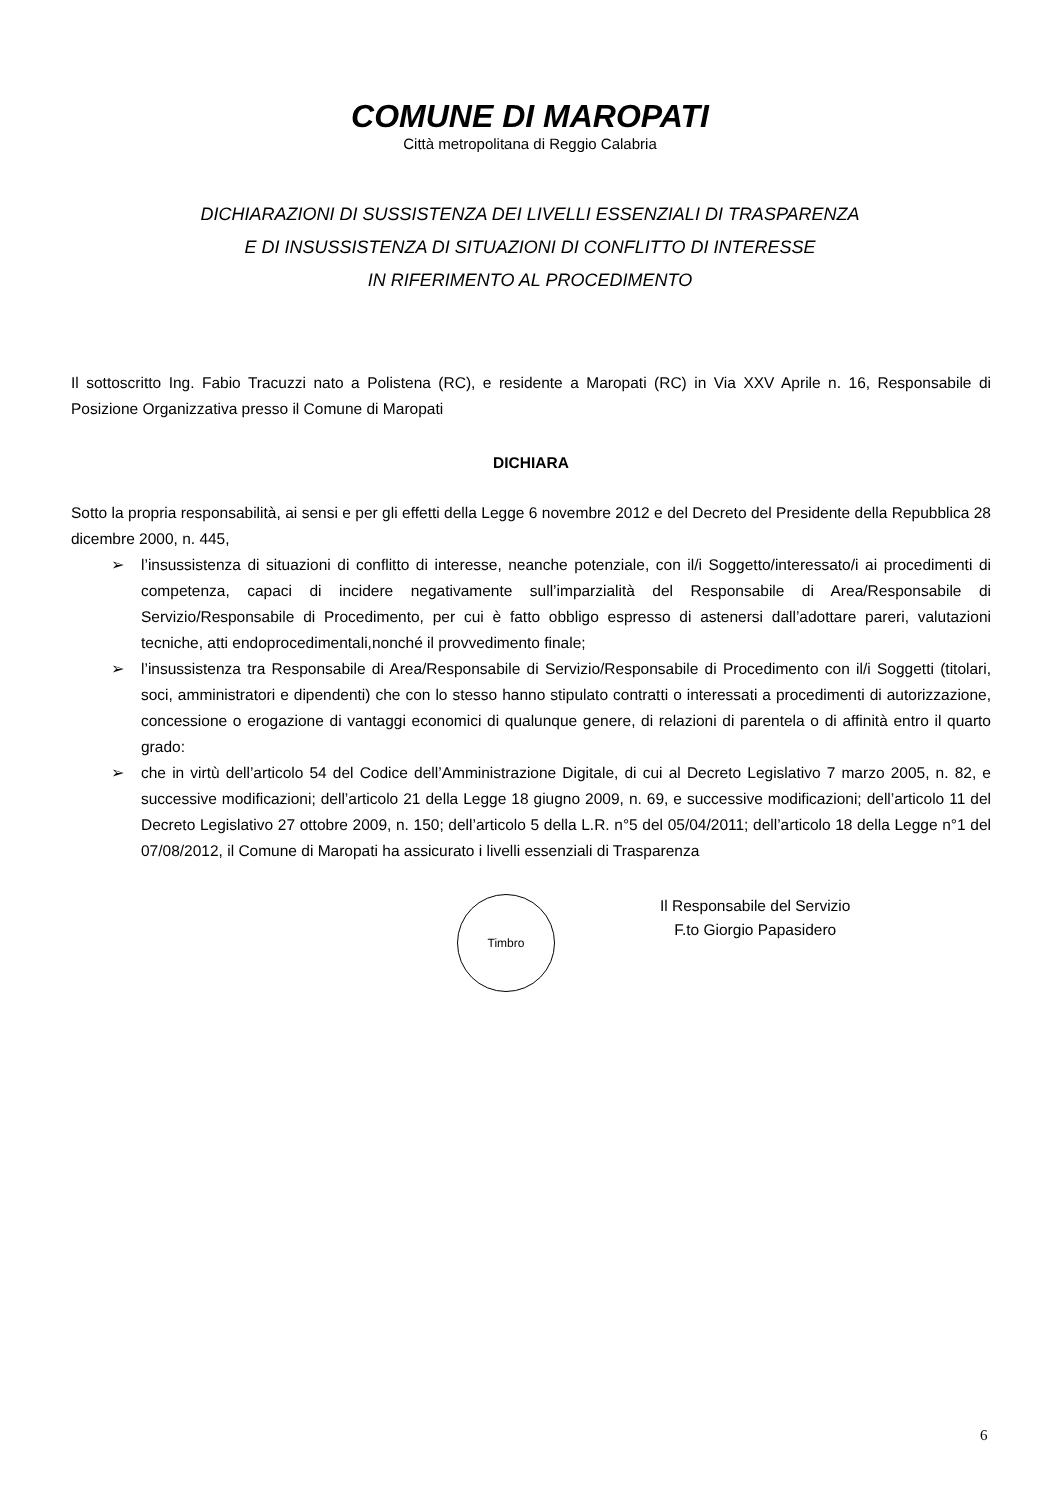COMUNE DI MAROPATI
Città metropolitana di Reggio Calabria
DICHIARAZIONI DI SUSSISTENZA DEI LIVELLI ESSENZIALI DI TRASPARENZA
E DI INSUSSISTENZA DI SITUAZIONI DI CONFLITTO DI INTERESSE
IN RIFERIMENTO AL PROCEDIMENTO
Il sottoscritto Ing. Fabio Tracuzzi nato a Polistena (RC), e residente a Maropati (RC) in Via XXV Aprile n. 16, Responsabile di Posizione Organizzativa presso il Comune di Maropati
DICHIARA
Sotto la propria responsabilità, ai sensi e per gli effetti della Legge 6 novembre 2012 e del Decreto del Presidente della Repubblica 28 dicembre 2000, n. 445,
➢ l’insussistenza di situazioni di conflitto di interesse, neanche potenziale, con il/i Soggetto/interessato/i ai procedimenti di competenza, capaci di incidere negativamente sull’imparzialità del Responsabile di Area/Responsabile di Servizio/Responsabile di Procedimento, per cui è fatto obbligo espresso di astenersi dall’adottare pareri, valutazioni tecniche, atti endoprocedimentali,nonché il provvedimento finale;
➢ l’insussistenza tra Responsabile di Area/Responsabile di Servizio/Responsabile di Procedimento con il/i Soggetti (titolari, soci, amministratori e dipendenti) che con lo stesso hanno stipulato contratti o interessati a procedimenti di autorizzazione, concessione o erogazione di vantaggi economici di qualunque genere, di relazioni di parentela o di affinità entro il quarto grado:
➢ che in virtù dell’articolo 54 del Codice dell’Amministrazione Digitale, di cui al Decreto Legislativo 7 marzo 2005, n. 82, e successive modificazioni; dell’articolo 21 della Legge 18 giugno 2009, n. 69, e successive modificazioni; dell’articolo 11 del Decreto Legislativo 27 ottobre 2009, n. 150; dell’articolo 5 della L.R. n°5 del 05/04/2011; dell’articolo 18 della Legge n°1 del 07/08/2012, il Comune di Maropati ha assicurato i livelli essenziali di Trasparenza
Timbro
Il Responsabile del Servizio
F.to Giorgio Papasidero
6